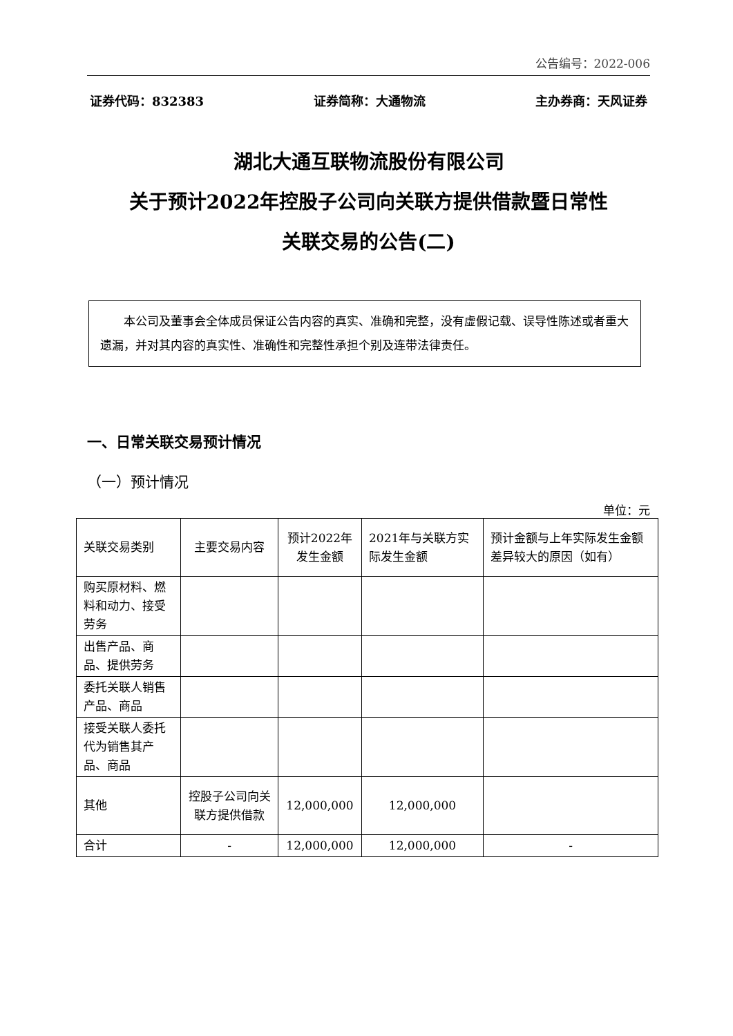公告编号：2022-006
证券代码：832383 证券简称：大通物流 主办券商：天风证券
湖北大通互联物流股份有限公司
关于预计2022年控股子公司向关联方提供借款暨日常性
关联交易的公告(二)
本公司及董事会全体成员保证公告内容的真实、准确和完整，没有虚假记载、误导性陈述或者重大遗漏，并对其内容的真实性、准确性和完整性承担个别及连带法律责任。
一、日常关联交易预计情况
（一）预计情况
单位：元
| 关联交易类别 | 主要交易内容 | 预计2022年发生金额 | 2021年与关联方实际发生金额 | 预计金额与上年实际发生金额差异较大的原因（如有） |
| --- | --- | --- | --- | --- |
| 购买原材料、燃料和动力、接受劳务 | | | | |
| 出售产品、商品、提供劳务 | | | | |
| 委托关联人销售产品、商品 | | | | |
| 接受关联人委托代为销售其产品、商品 | | | | |
| 其他 | 控股子公司向关联方提供借款 | 12,000,000 | 12,000,000 | |
| 合计 | - | 12,000,000 | 12,000,000 | - |